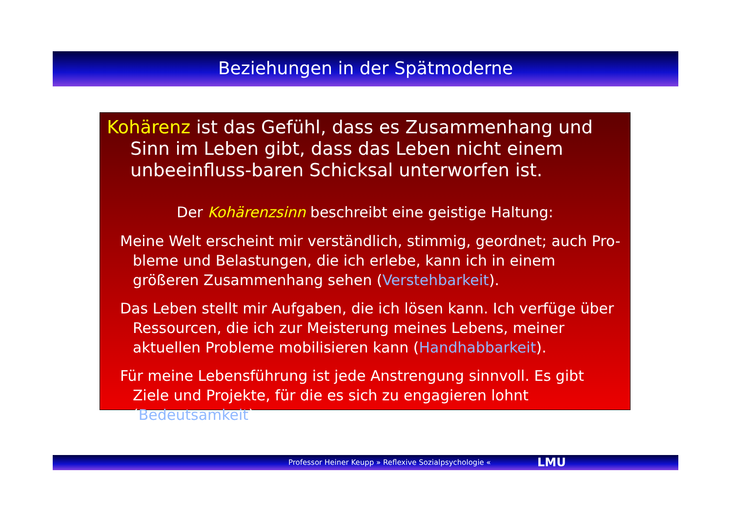Beziehungen in der Spätmoderne
Kohärenz ist das Gefühl, dass es Zusammenhang und Sinn im Leben gibt, dass das Leben nicht einem unbeeinfluss-baren Schicksal unterworfen ist.
Der Kohärenzsinn beschreibt eine geistige Haltung:
Meine Welt erscheint mir verständlich, stimmig, geordnet; auch Pro-bleme und Belastungen, die ich erlebe, kann ich in einem größeren Zusammenhang sehen (Verstehbarkeit).
Das Leben stellt mir Aufgaben, die ich lösen kann. Ich verfüge über Ressourcen, die ich zur Meisterung meines Lebens, meiner aktuellen Probleme mobilisieren kann (Handhabbarkeit).
Für meine Lebensführung ist jede Anstrengung sinnvoll. Es gibt Ziele und Projekte, für die es sich zu engagieren lohnt (Bedeutsamkeit).
Professor Heiner Keupp » Reflexive Sozialpsychologie « LMU